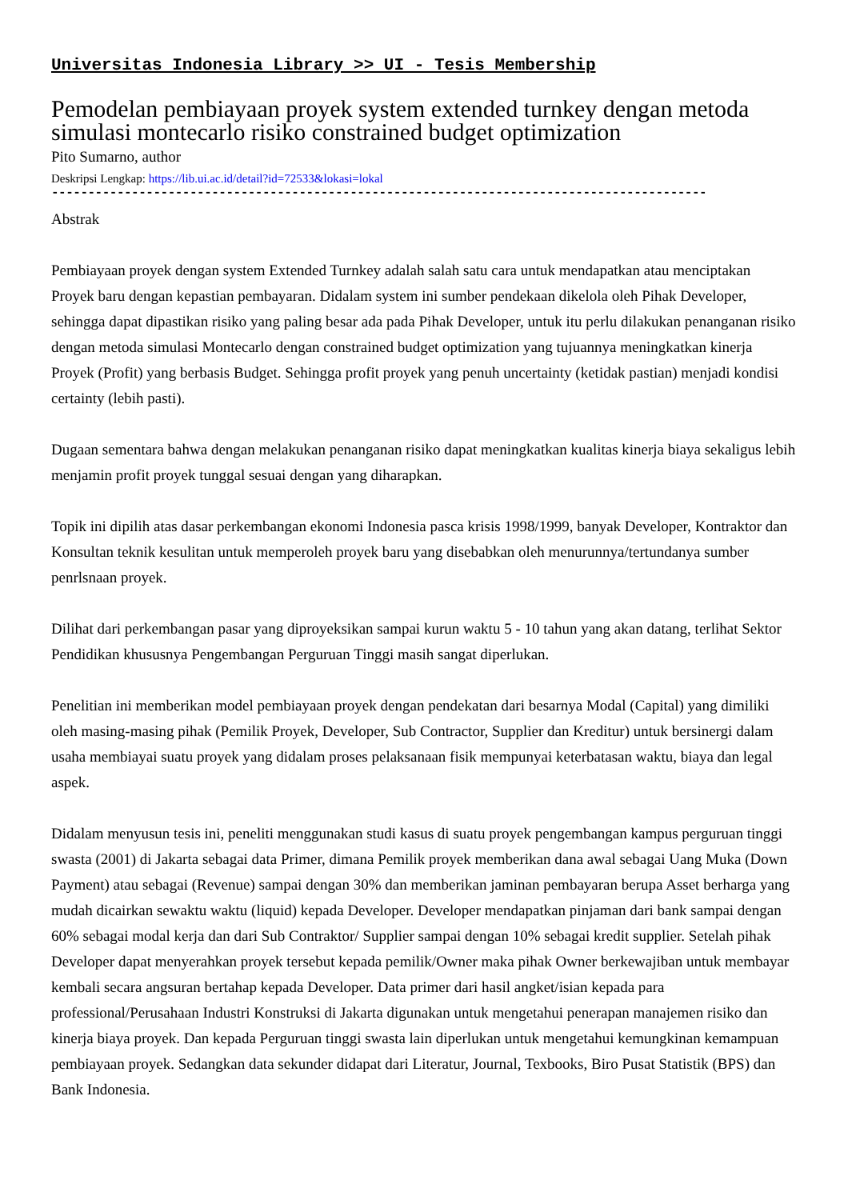Universitas Indonesia Library >> UI - Tesis Membership
Pemodelan pembiayaan proyek system extended turnkey dengan metoda simulasi montecarlo risiko constrained budget optimization
Pito Sumarno, author
Deskripsi Lengkap: https://lib.ui.ac.id/detail?id=72533&lokasi=lokal
------------------------------------------------------------------------------------------
Abstrak
Pembiayaan proyek dengan system Extended Turnkey adalah salah satu cara untuk mendapatkan atau menciptakan Proyek baru dengan kepastian pembayaran. Didalam system ini sumber pendekaan dikelola oleh Pihak Developer, sehingga dapat dipastikan risiko yang paling besar ada pada Pihak Developer, untuk itu perlu dilakukan penanganan risiko dengan metoda simulasi Montecarlo dengan constrained budget optimization yang tujuannya meningkatkan kinerja Proyek (Profit) yang berbasis Budget. Sehingga profit proyek yang penuh uncertainty (ketidak pastian) menjadi kondisi certainty (lebih pasti).
Dugaan sementara bahwa dengan melakukan penanganan risiko dapat meningkatkan kualitas kinerja biaya sekaligus lebih menjamin profit proyek tunggal sesuai dengan yang diharapkan.
Topik ini dipilih atas dasar perkembangan ekonomi Indonesia pasca krisis 1998/1999, banyak Developer, Kontraktor dan Konsultan teknik kesulitan untuk memperoleh proyek baru yang disebabkan oleh menurunnya/tertundanya sumber penrlsnaan proyek.
Dilihat dari perkembangan pasar yang diproyeksikan sampai kurun waktu 5 - 10 tahun yang akan datang, terlihat Sektor Pendidikan khususnya Pengembangan Perguruan Tinggi masih sangat diperlukan.
Penelitian ini memberikan model pembiayaan proyek dengan pendekatan dari besarnya Modal (Capital) yang dimiliki oleh masing-masing pihak (Pemilik Proyek, Developer, Sub Contractor, Supplier dan Kreditur) untuk bersinergi dalam usaha membiayai suatu proyek yang didalam proses pelaksanaan fisik mempunyai keterbatasan waktu, biaya dan legal aspek.
Didalam menyusun tesis ini, peneliti menggunakan studi kasus di suatu proyek pengembangan kampus perguruan tinggi swasta (2001) di Jakarta sebagai data Primer, dimana Pemilik proyek memberikan dana awal sebagai Uang Muka (Down Payment) atau sebagai (Revenue) sampai dengan 30% dan memberikan jaminan pembayaran berupa Asset berharga yang mudah dicairkan sewaktu waktu (liquid) kepada Developer. Developer mendapatkan pinjaman dari bank sampai dengan 60% sebagai modal kerja dan dari Sub Contraktor/ Supplier sampai dengan 10% sebagai kredit supplier. Setelah pihak Developer dapat menyerahkan proyek tersebut kepada pemilik/Owner maka pihak Owner berkewajiban untuk membayar kembali secara angsuran bertahap kepada Developer. Data primer dari hasil angket/isian kepada para professional/Perusahaan Industri Konstruksi di Jakarta digunakan untuk mengetahui penerapan manajemen risiko dan kinerja biaya proyek. Dan kepada Perguruan tinggi swasta lain diperlukan untuk mengetahui kemungkinan kemampuan pembiayaan proyek. Sedangkan data sekunder didapat dari Literatur, Journal, Texbooks, Biro Pusat Statistik (BPS) dan Bank Indonesia.